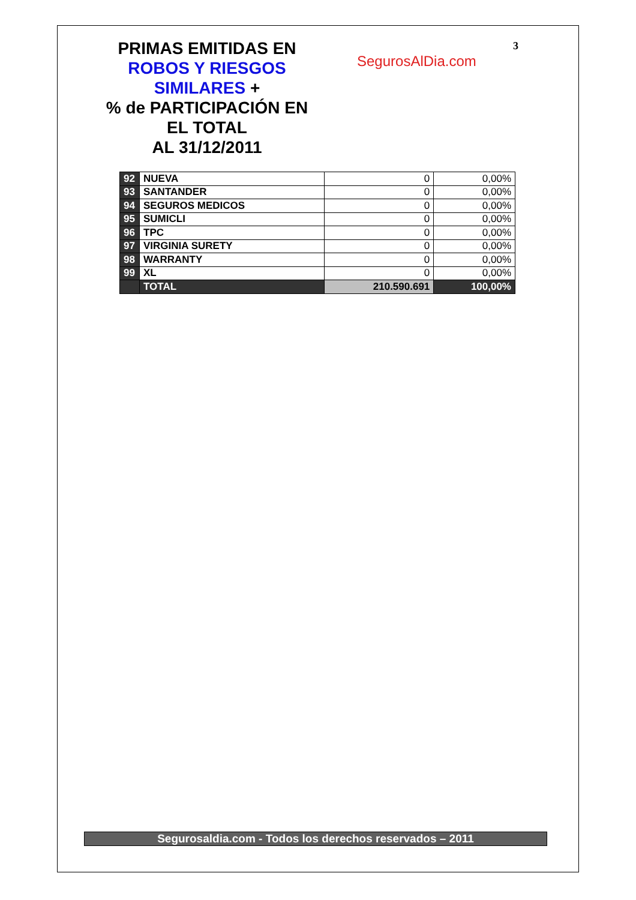PRIMAS EMITIDAS EN
ROBOS Y RIESGOS
SIMILARES +
% de PARTICIPACIÓN EN
EL TOTAL
AL 31/12/2011
SegurosAlDia.com
3
| 92 | NUEVA | 0 | 0,00% |
| 93 | SANTANDER | 0 | 0,00% |
| 94 | SEGUROS MEDICOS | 0 | 0,00% |
| 95 | SUMICLI | 0 | 0,00% |
| 96 | TPC | 0 | 0,00% |
| 97 | VIRGINIA SURETY | 0 | 0,00% |
| 98 | WARRANTY | 0 | 0,00% |
| 99 | XL | 0 | 0,00% |
| | TOTAL | 210.590.691 | 100,00% |
Segurosaldia.com - Todos los derechos reservados – 2011